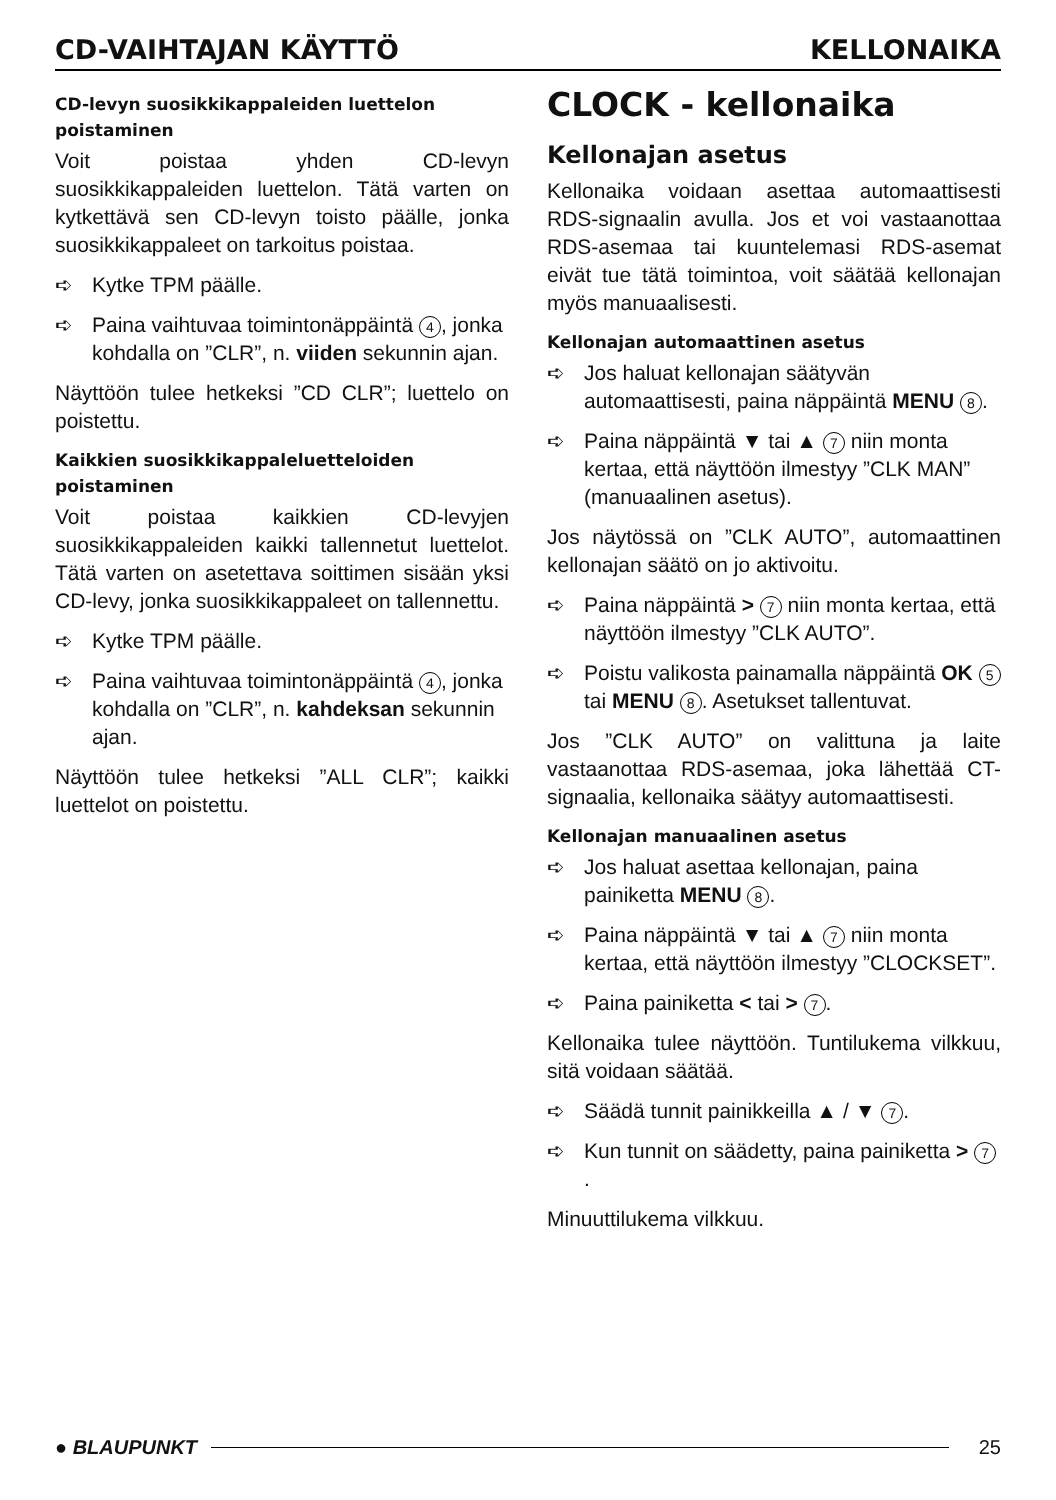CD-VAIHTAJAN KÄYTTÖ KELLONAIKA
CD-levyn suosikkikappaleiden luettelon poistaminen
Voit poistaa yhden CD-levyn suosikkikappaleiden luettelon. Tätä varten on kytkettävä sen CD-levyn toisto päälle, jonka suosikkikappaleet on tarkoitus poistaa.
➪ Kytke TPM päälle.
➪ Paina vaihtuvaa toimintonäppäintä 4, jonka kohdalla on ”CLR”, n. viiden sekunnin ajan.
Näyttöön tulee hetkeksi ”CD CLR”; luettelo on poistettu.
Kaikkien suosikkikappaleluetteloiden poistaminen
Voit poistaa kaikkien CD-levyjen suosikkikappaleiden kaikki tallennetut luettelot. Tätä varten on asetettava soittimen sisään yksi CD-levy, jonka suosikkikappaleet on tallennettu.
➪ Kytke TPM päälle.
➪ Paina vaihtuvaa toimintonäppäintä 4, jonka kohdalla on ”CLR”, n. kahdeksan sekunnin ajan.
Näyttöön tulee hetkeksi ”ALL CLR”; kaikki luettelot on poistettu.
CLOCK - kellonaika
Kellonajan asetus
Kellonaika voidaan asettaa automaattisesti RDS-signaalin avulla. Jos et voi vastaanottaa RDS-asemaa tai kuuntelemasi RDS-asemat eivät tue tätä toimintoa, voit säätää kellonajan myös manuaalisesti.
Kellonajan automaattinen asetus
➪ Jos haluat kellonajan säätyvän automaattisesti, paina näppäintä MENU 8.
➪ Paina näppäintä ▼ tai ▲ 7 niin monta kertaa, että näyttöön ilmestyy ”CLK MAN” (manuaalinen asetus).
Jos näytössä on ”CLK AUTO”, automaattinen kellonajan säätö on jo aktivoitu.
➪ Paina näppäintä > 7 niin monta kertaa, että näyttöön ilmestyy ”CLK AUTO”.
➪ Poistu valikosta painamalla näppäintä OK 5 tai MENU 8. Asetukset tallentuvat.
Jos ”CLK AUTO” on valittuna ja laite vastaanottaa RDS-asemaa, joka lähettää CT-signaalia, kellonaika säätyy automaattisesti.
Kellonajan manuaalinen asetus
➪ Jos haluat asettaa kellonajan, paina painiketta MENU 8.
➪ Paina näppäintä ▼ tai ▲ 7 niin monta kertaa, että näyttöön ilmestyy ”CLOCKSET”.
➪ Paina painiketta < tai > 7.
Kellonaika tulee näyttöön. Tuntilukema vilkkuu, sitä voidaan säätää.
➪ Säädä tunnit painikkeilla ▲ / ▼ 7.
➪ Kun tunnit on säädetty, paina painiketta > 7.
Minuuttilukema vilkkuu.
● BLAUPUNKT 25